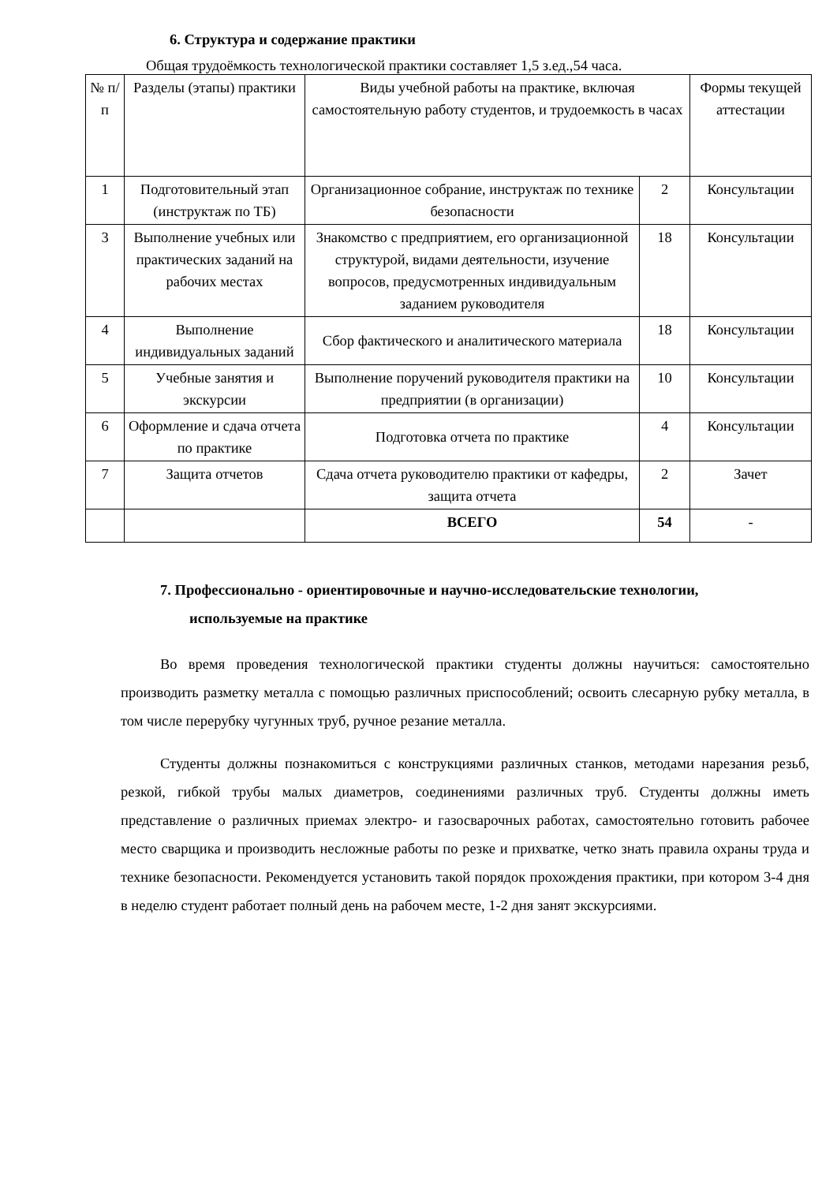6. Структура и содержание практики
Общая трудоёмкость технологической практики составляет 1,5 з.ед.,54 часа.
| № п/п | Разделы (этапы) практики | Виды учебной работы на практике, включая самостоятельную работу студентов, и трудоемкость в часах | | Формы текущей аттестации |
| 1 | Подготовительный этап (инструктаж по ТБ) | Организационное собрание, инструктаж по технике безопасности | 2 | Консультации |
| 3 | Выполнение учебных или практических заданий на рабочих местах | Знакомство с предприятием, его организационной структурой, видами деятельности, изучение вопросов, предусмотренных индивидуальным заданием руководителя | 18 | Консультации |
| 4 | Выполнение индивидуальных заданий | Сбор фактического и аналитического материала | 18 | Консультации |
| 5 | Учебные занятия и экскурсии | Выполнение поручений руководителя практики на предприятии (в организации) | 10 | Консультации |
| 6 | Оформление и сдача отчета по практике | Подготовка отчета по практике | 4 | Консультации |
| 7 | Защита отчетов | Сдача отчета руководителю практики от кафедры, защита отчета | 2 | Зачет |
| | | ВСЕГО | 54 | - |
7. Профессионально - ориентировочные и научно-исследовательские технологии,
используемые на практике
Во время проведения технологической практики студенты должны научиться: самостоятельно производить разметку металла с помощью различных приспособлений; освоить слесарную рубку металла, в том числе перерубку чугунных труб, ручное резание металла.
Студенты должны познакомиться с конструкциями различных станков, методами нарезания резьб, резкой, гибкой трубы малых диаметров, соединениями различных труб. Студенты должны иметь представление о различных приемах электро- и газосварочных работах, самостоятельно готовить рабочее место сварщика и производить несложные работы по резке и прихватке, четко знать правила охраны труда и технике безопасности. Рекомендуется установить такой порядок прохождения практики, при котором 3-4 дня в неделю студент работает полный день на рабочем месте, 1-2 дня занят экскурсиями.